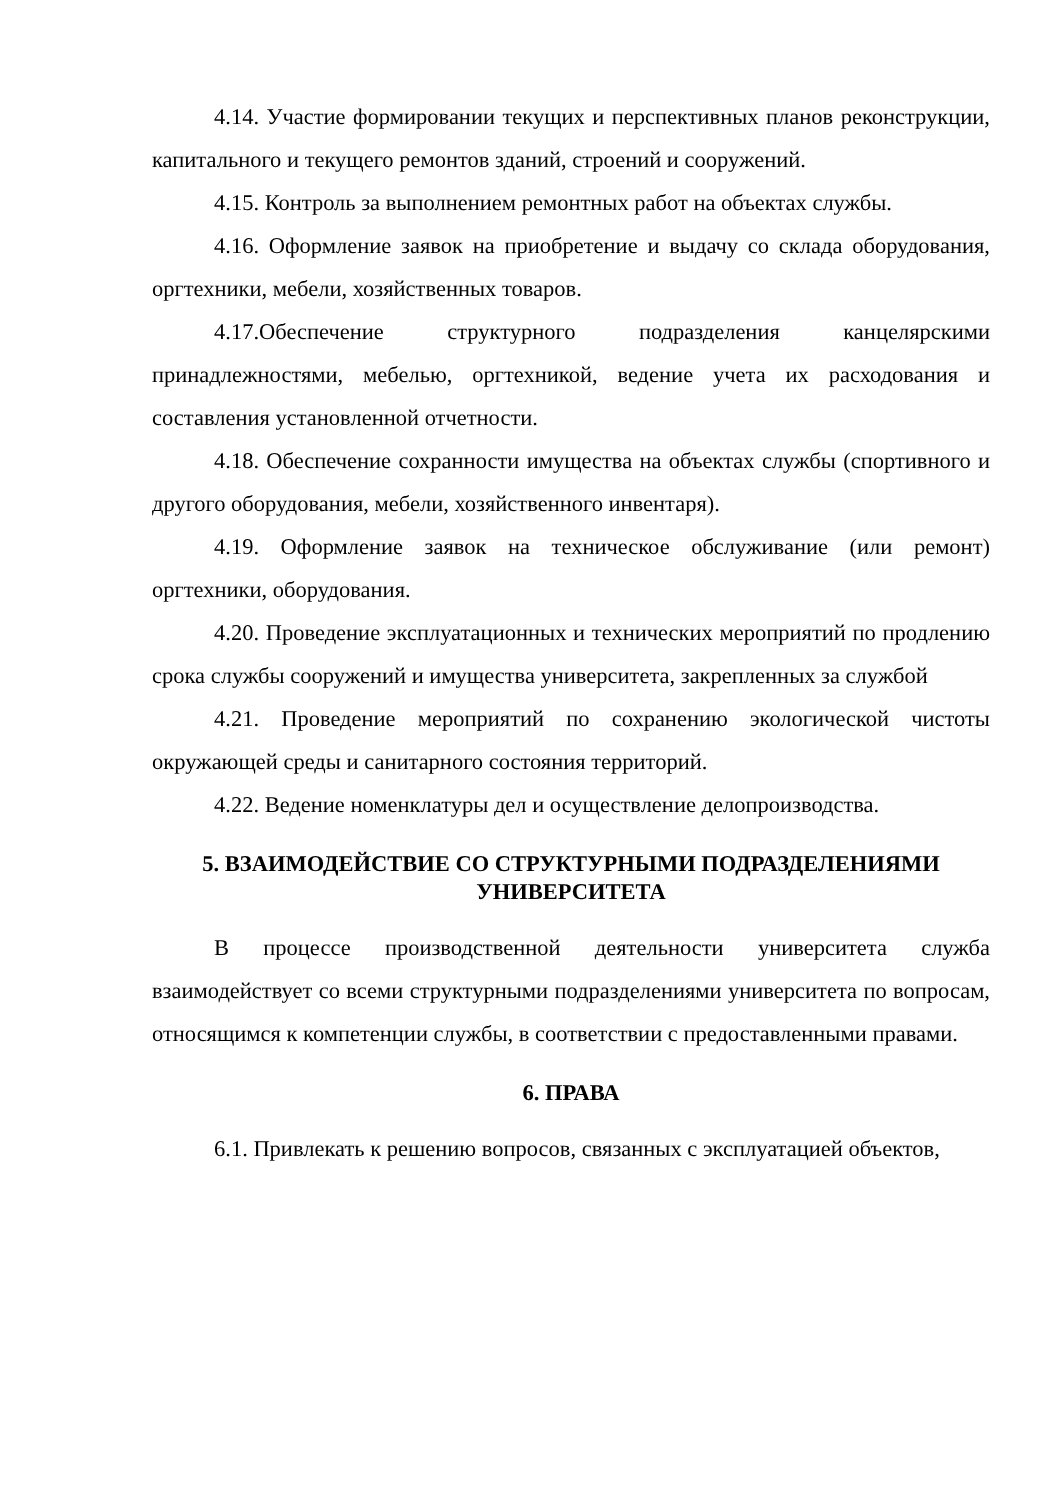4.14. Участие формировании текущих и перспективных планов реконструкции, капитального и текущего ремонтов зданий, строений и сооружений.
4.15. Контроль за выполнением ремонтных работ на объектах службы.
4.16. Оформление заявок на приобретение и выдачу со склада оборудования, оргтехники, мебели, хозяйственных товаров.
4.17.Обеспечение структурного подразделения канцелярскими принадлежностями, мебелью, оргтехникой, ведение учета их расходования и составления установленной отчетности.
4.18. Обеспечение сохранности имущества на объектах службы (спортивного и другого оборудования, мебели, хозяйственного инвентаря).
4.19. Оформление заявок на техническое обслуживание (или ремонт) оргтехники, оборудования.
4.20. Проведение эксплуатационных и технических мероприятий по продлению срока службы сооружений и имущества университета, закрепленных за службой
4.21. Проведение мероприятий по сохранению экологической чистоты окружающей среды и санитарного состояния территорий.
4.22. Ведение номенклатуры дел и осуществление делопроизводства.
5. ВЗАИМОДЕЙСТВИЕ СО СТРУКТУРНЫМИ ПОДРАЗДЕЛЕНИЯМИ УНИВЕРСИТЕТА
В процессе производственной деятельности университета служба взаимодействует со всеми структурными подразделениями университета по вопросам, относящимся к компетенции службы, в соответствии с предоставленными правами.
6. ПРАВА
6.1. Привлекать к решению вопросов, связанных с эксплуатацией объектов,